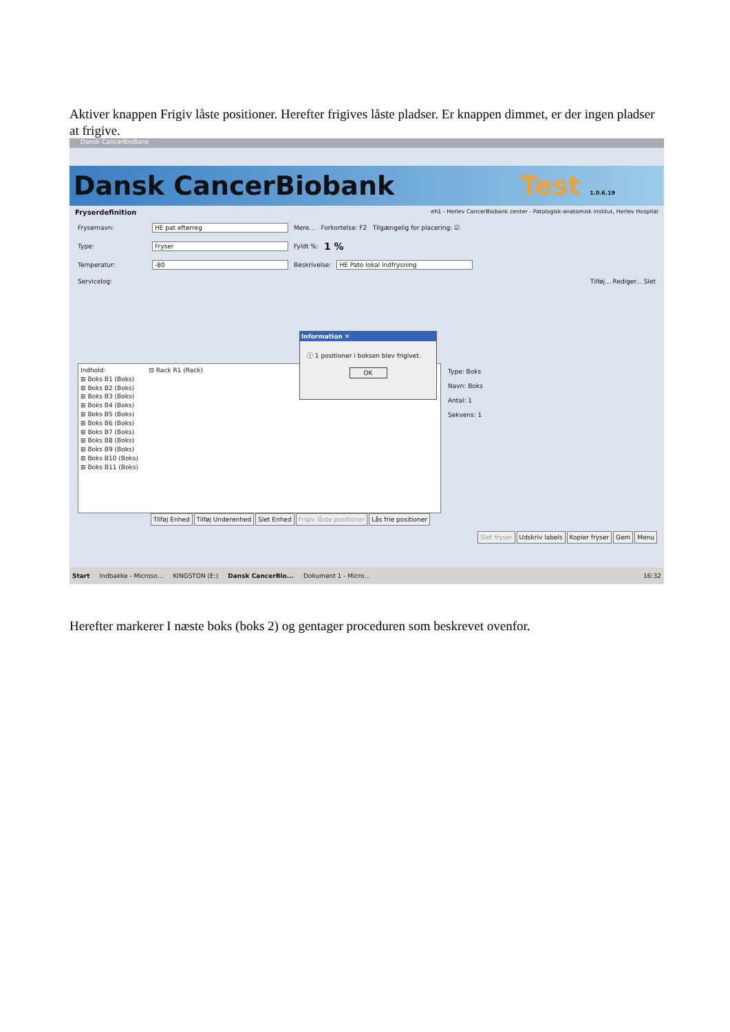Aktiver knappen Frigiv låste positioner. Herefter frigives låste pladser. Er knappen dimmet, er der ingen pladser at frigive.
Dansk CancerBioBank
Dansk CancerBiobank Test 1.0.6.19
Fryserdefinition eh1 - Herlev CancerBiobank center - Patologisk-anatomisk institut, Herlev Hospital
Frysernavn: HE pat efterreg Mere... Forkortelse: F2 Tilgængelig for placering: ☑
Type: Fryser Fyldt %: 1 %
Temperatur: -80 Beskrivelse: HE Pato lokal indfrysning
Servicelog: Tilføj... Rediger... Slet
Indhold: ⊟ Rack R1 (Rack)
⊞ Boks B1 (Boks)
⊞ Boks B2 (Boks)
⊞ Boks B3 (Boks)
⊞ Boks B4 (Boks)
⊞ Boks B5 (Boks)
⊞ Boks B6 (Boks)
⊞ Boks B7 (Boks)
⊞ Boks B8 (Boks)
⊞ Boks B9 (Boks)
⊞ Boks B10 (Boks)
⊞ Boks B11 (Boks)
Type: Boks
Navn: Boks
Antal: 1
Sekvens: 1
Tilføj Enhed Tilføj Underenhed Slet Enhed Frigiv låste positioner Lås frie positioner
Slet fryser Udskriv labels Kopier fryser Gem Menu
Information ✕
ⓘ 1 positioner i boksen blev frigivet.
OK
Start Indbakke - Microso... KINGSTON (E:) Dansk CancerBio... Dokument 1 - Micro... 16:32
Herefter markerer I næste boks (boks 2) og gentager proceduren som beskrevet ovenfor.